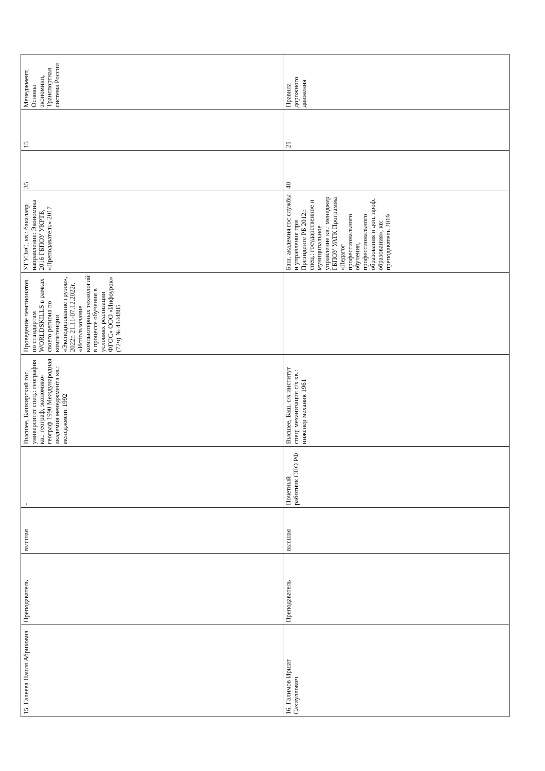| 15. Галеева Наиля Абриковна | Преподаватель | высшая | - | Высшее, Башкирский гос. университет спец.: география кв.: географ, экономико-географ 1990 Международная академия менеджмента кв.: менеджмент 1992 | Проведение чемпионатов по стандартам WORLDSKILLS в рамках своего региона по компетенции «Экспедирование грузов», 2022г. 21.11-07.12.2022г. «Использование компьютерных технологий в процессе обучения в условиях реализации ФГОС» ООО «Инфоурок» (72ч) № 4444885 | УГУЭиС, кв.: бакалавр направление: Экономика 2016 ГБПОУ УКРТБ, «Преподаватель» 2017 | 35 | 15 | Менеджмент, Основы экономики, Транспортная система России |
| 16. Галимов Иршат Сахиуллович | Преподаватель | высшая | Почетный работник СПО РФ | Высшее, Баш. с/х институт спец: механизация с/х кв.: инженер механик 1961 | | Баш. академия гос службы и управления при Президенте РБ 2012г. спец.: государственное и муниципальное управление кв.: менеджер ГБПОУ УАТК Программа «Педагог профессионального обучения, профессионального образования и доп. проф. образования», кв: преподаватель 2019 | 40 | 21 | Правила дорожного движения |